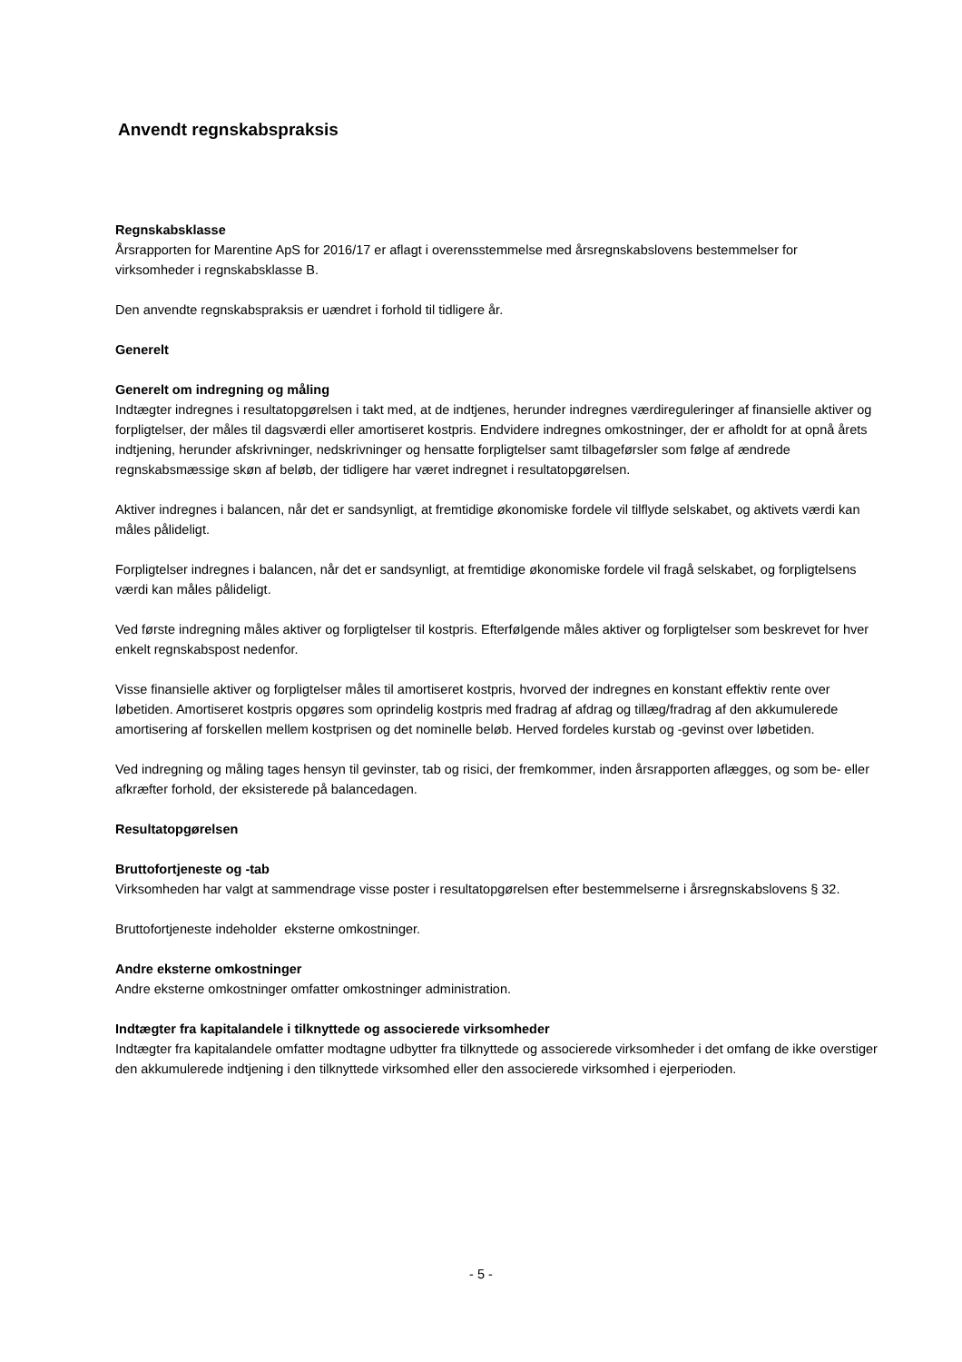Anvendt regnskabspraksis
Regnskabsklasse
Årsrapporten for Marentine ApS for 2016/17 er aflagt i overensstemmelse med årsregnskabslovens bestemmelser for virksomheder i regnskabsklasse B.
Den anvendte regnskabspraksis er uændret i forhold til tidligere år.
Generelt
Generelt om indregning og måling
Indtægter indregnes i resultatopgørelsen i takt med, at de indtjenes, herunder indregnes værdireguleringer af finansielle aktiver og forpligtelser, der måles til dagsværdi eller amortiseret kostpris. Endvidere indregnes omkostninger, der er afholdt for at opnå årets indtjening, herunder afskrivninger, nedskrivninger og hensatte forpligtelser samt tilbageførsler som følge af ændrede regnskabsmæssige skøn af beløb, der tidligere har været indregnet i resultatopgørelsen.
Aktiver indregnes i balancen, når det er sandsynligt, at fremtidige økonomiske fordele vil tilflyde selskabet, og aktivets værdi kan måles pålideligt.
Forpligtelser indregnes i balancen, når det er sandsynligt, at fremtidige økonomiske fordele vil fragå selskabet, og forpligtelsens værdi kan måles pålideligt.
Ved første indregning måles aktiver og forpligtelser til kostpris. Efterfølgende måles aktiver og forpligtelser som beskrevet for hver enkelt regnskabspost nedenfor.
Visse finansielle aktiver og forpligtelser måles til amortiseret kostpris, hvorved der indregnes en konstant effektiv rente over løbetiden. Amortiseret kostpris opgøres som oprindelig kostpris med fradrag af afdrag og tillæg/fradrag af den akkumulerede amortisering af forskellen mellem kostprisen og det nominelle beløb. Herved fordeles kurstab og -gevinst over løbetiden.
Ved indregning og måling tages hensyn til gevinster, tab og risici, der fremkommer, inden årsrapporten aflægges, og som be- eller afkræfter forhold, der eksisterede på balancedagen.
Resultatopgørelsen
Bruttofortjeneste og -tab
Virksomheden har valgt at sammendrage visse poster i resultatopgørelsen efter bestemmelserne i årsregnskabslovens § 32.
Bruttofortjeneste indeholder eksterne omkostninger.
Andre eksterne omkostninger
Andre eksterne omkostninger omfatter omkostninger administration.
Indtægter fra kapitalandele i tilknyttede og associerede virksomheder
Indtægter fra kapitalandele omfatter modtagne udbytter fra tilknyttede og associerede virksomheder i det omfang de ikke overstiger den akkumulerede indtjening i den tilknyttede virksomhed eller den associerede virksomhed i ejerperioden.
- 5 -